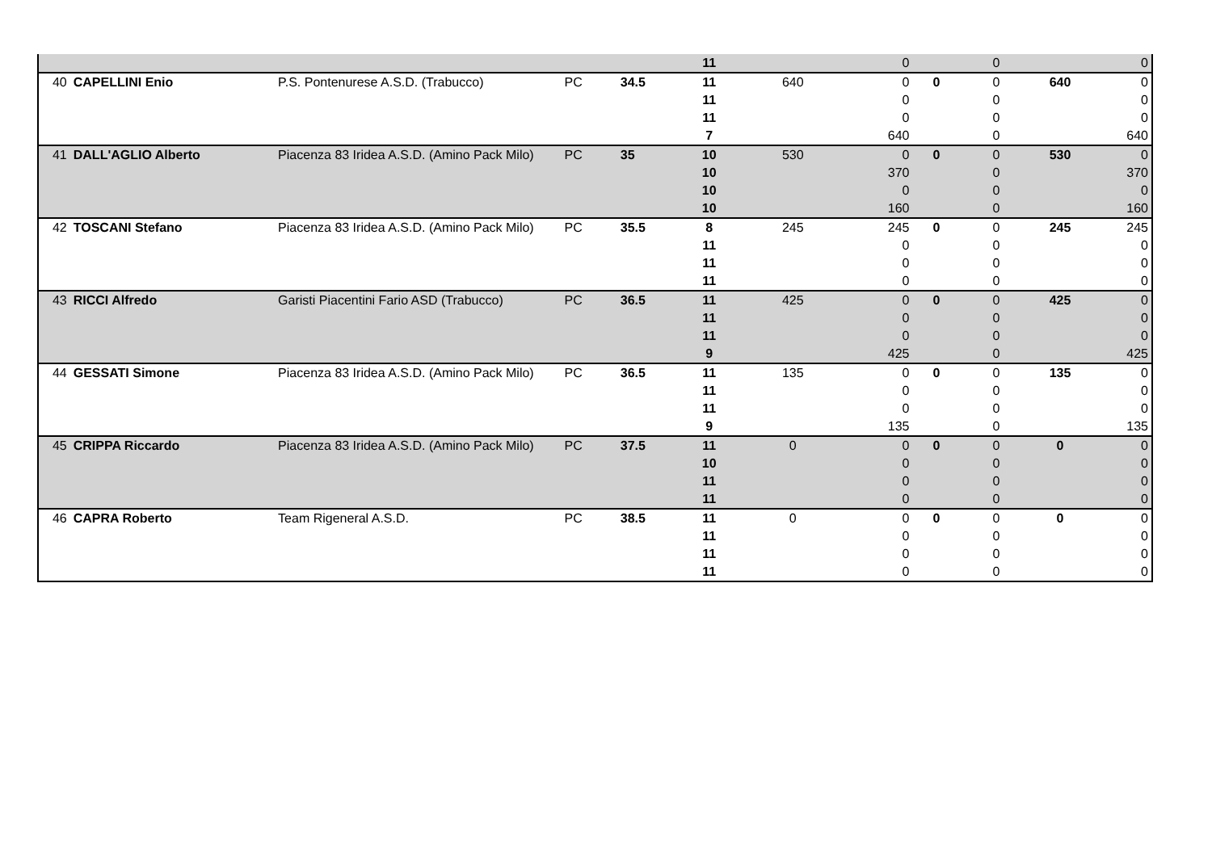| | | | | | 11 | | 0 | | 0 | | 0 |
| 40 | CAPELLINI Enio | P.S. Pontenurese A.S.D. (Trabucco) | PC | 34.5 | 11 | 640 | 0 | 0 | 0 | 640 | 0 |
| | | | | | 11 | | 0 | | 0 | | 0 |
| | | | | | 11 | | 0 | | 0 | | 0 |
| | | | | | 7 | | 640 | | 0 | | 640 |
| 41 | DALL'AGLIO Alberto | Piacenza 83 Iridea A.S.D. (Amino Pack Milo) | PC | 35 | 10 | 530 | 0 | 0 | 0 | 530 | 0 |
| | | | | | 10 | | 370 | | 0 | | 370 |
| | | | | | 10 | | 0 | | 0 | | 0 |
| | | | | | 10 | | 160 | | 0 | | 160 |
| 42 | TOSCANI Stefano | Piacenza 83 Iridea A.S.D. (Amino Pack Milo) | PC | 35.5 | 8 | 245 | 245 | 0 | 0 | 245 | 245 |
| | | | | | 11 | | 0 | | 0 | | 0 |
| | | | | | 11 | | 0 | | 0 | | 0 |
| | | | | | 11 | | 0 | | 0 | | 0 |
| 43 | RICCI Alfredo | Garisti Piacentini Fario ASD (Trabucco) | PC | 36.5 | 11 | 425 | 0 | 0 | 0 | 425 | 0 |
| | | | | | 11 | | 0 | | 0 | | 0 |
| | | | | | 11 | | 0 | | 0 | | 0 |
| | | | | | 9 | | 425 | | 0 | | 425 |
| 44 | GESSATI Simone | Piacenza 83 Iridea A.S.D. (Amino Pack Milo) | PC | 36.5 | 11 | 135 | 0 | 0 | 0 | 135 | 0 |
| | | | | | 11 | | 0 | | 0 | | 0 |
| | | | | | 11 | | 0 | | 0 | | 0 |
| | | | | | 9 | | 135 | | 0 | | 135 |
| 45 | CRIPPA Riccardo | Piacenza 83 Iridea A.S.D. (Amino Pack Milo) | PC | 37.5 | 11 | 0 | 0 | 0 | 0 | 0 | 0 |
| | | | | | 10 | | 0 | | 0 | | 0 |
| | | | | | 11 | | 0 | | 0 | | 0 |
| | | | | | 11 | | 0 | | 0 | | 0 |
| 46 | CAPRA Roberto | Team Rigeneral A.S.D. | PC | 38.5 | 11 | 0 | 0 | 0 | 0 | 0 | 0 |
| | | | | | 11 | | 0 | | 0 | | 0 |
| | | | | | 11 | | 0 | | 0 | | 0 |
| | | | | | 11 | | 0 | | 0 | | 0 |